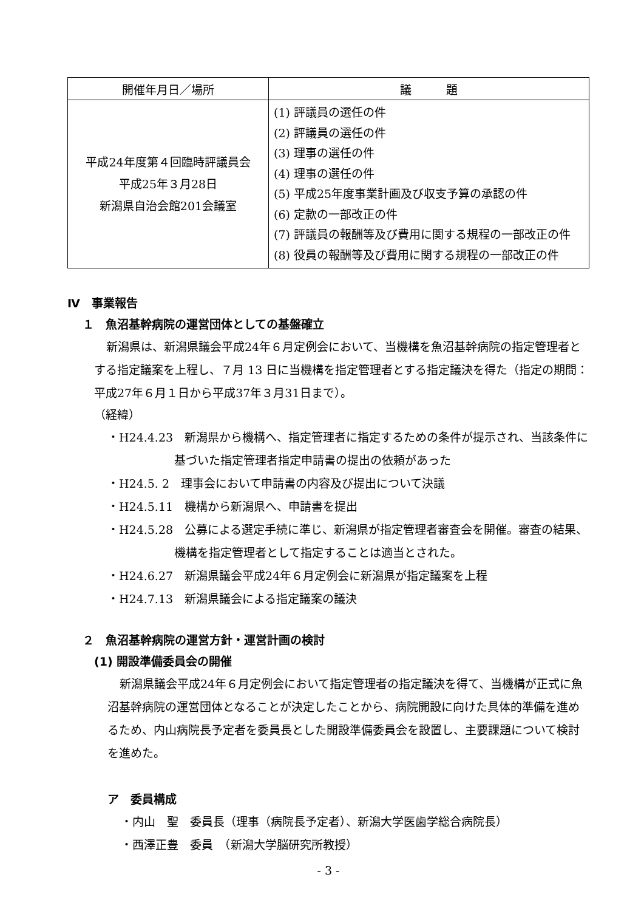| 開催年月日／場所 | 議 題 |
| --- | --- |
| 平成24年度第４回臨時評議員会 平成25年３月28日 新潟県自治会館201会議室 | (1) 評議員の選任の件 (2) 評議員の選任の件 (3) 理事の選任の件 (4) 理事の選任の件 (5) 平成25年度事業計画及び収支予算の承認の件 (6) 定款の一部改正の件 (7) 評議員の報酬等及び費用に関する規程の一部改正の件 (8) 役員の報酬等及び費用に関する規程の一部改正の件 |
Ⅳ　事業報告
１　魚沼基幹病院の運営団体としての基盤確立
新潟県は、新潟県議会平成24年６月定例会において、当機構を魚沼基幹病院の指定管理者とする指定議案を上程し、７月 13 日に当機構を指定管理者とする指定議決を得た（指定の期間：平成27年６月１日から平成37年３月31日まで）。
（経緯）
・H24.4.23　新潟県から機構へ、指定管理者に指定するための条件が提示され、当該条件に基づいた指定管理者指定申請書の提出の依頼があった
・H24.5. 2　理事会において申請書の内容及び提出について決議
・H24.5.11　機構から新潟県へ、申請書を提出
・H24.5.28　公募による選定手続に準じ、新潟県が指定管理者審査会を開催。審査の結果、機構を指定管理者として指定することは適当とされた。
・H24.6.27　新潟県議会平成24年６月定例会に新潟県が指定議案を上程
・H24.7.13　新潟県議会による指定議案の議決
２　魚沼基幹病院の運営方針・運営計画の検討
(1) 開設準備委員会の開催
新潟県議会平成24年６月定例会において指定管理者の指定議決を得て、当機構が正式に魚沼基幹病院の運営団体となることが決定したことから、病院開設に向けた具体的準備を進めるため、内山病院長予定者を委員長とした開設準備委員会を設置し、主要課題について検討を進めた。
ア　委員構成
・内山　聖　委員長（理事（病院長予定者）、新潟大学医歯学総合病院長）
・西澤正豊　委員　（新潟大学脳研究所教授）
- 3 -